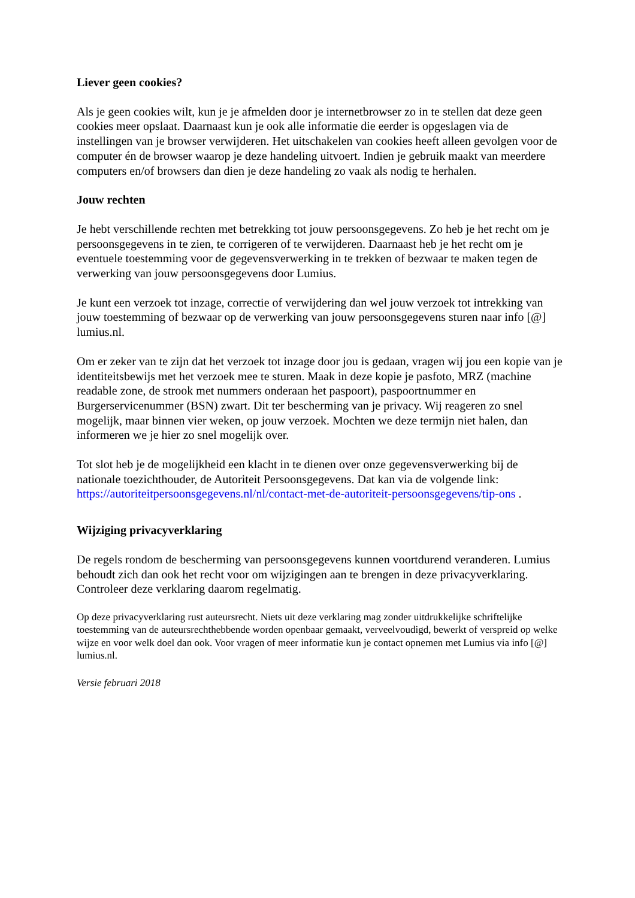Liever geen cookies?
Als je geen cookies wilt, kun je je afmelden door je internetbrowser zo in te stellen dat deze geen cookies meer opslaat. Daarnaast kun je ook alle informatie die eerder is opgeslagen via de instellingen van je browser verwijderen. Het uitschakelen van cookies heeft alleen gevolgen voor de computer én de browser waarop je deze handeling uitvoert. Indien je gebruik maakt van meerdere computers en/of browsers dan dien je deze handeling zo vaak als nodig te herhalen.
Jouw rechten
Je hebt verschillende rechten met betrekking tot jouw persoonsgegevens. Zo heb je het recht om je persoonsgegevens in te zien, te corrigeren of te verwijderen. Daarnaast heb je het recht om je eventuele toestemming voor de gegevensverwerking in te trekken of bezwaar te maken tegen de verwerking van jouw persoonsgegevens door Lumius.
Je kunt een verzoek tot inzage, correctie of verwijdering dan wel jouw verzoek tot intrekking van jouw toestemming of bezwaar op de verwerking van jouw persoonsgegevens sturen naar info [@] lumius.nl.
Om er zeker van te zijn dat het verzoek tot inzage door jou is gedaan, vragen wij jou een kopie van je identiteitsbewijs met het verzoek mee te sturen. Maak in deze kopie je pasfoto, MRZ (machine readable zone, de strook met nummers onderaan het paspoort), paspoortnummer en Burgerservicenummer (BSN) zwart. Dit ter bescherming van je privacy. Wij reageren zo snel mogelijk, maar binnen vier weken, op jouw verzoek. Mochten we deze termijn niet halen, dan informeren we je hier zo snel mogelijk over.
Tot slot heb je de mogelijkheid een klacht in te dienen over onze gegevensverwerking bij de nationale toezichthouder, de Autoriteit Persoonsgegevens. Dat kan via de volgende link: https://autoriteitpersoonsgegevens.nl/nl/contact-met-de-autoriteit-persoonsgegevens/tip-ons .
Wijziging privacyverklaring
De regels rondom de bescherming van persoonsgegevens kunnen voortdurend veranderen. Lumius behoudt zich dan ook het recht voor om wijzigingen aan te brengen in deze privacyverklaring. Controleer deze verklaring daarom regelmatig.
Op deze privacyverklaring rust auteursrecht. Niets uit deze verklaring mag zonder uitdrukkelijke schriftelijke toestemming van de auteursrechthebbende worden openbaar gemaakt, verveelvoudigd, bewerkt of verspreid op welke wijze en voor welk doel dan ook. Voor vragen of meer informatie kun je contact opnemen met Lumius via info [@] lumius.nl.
Versie februari 2018